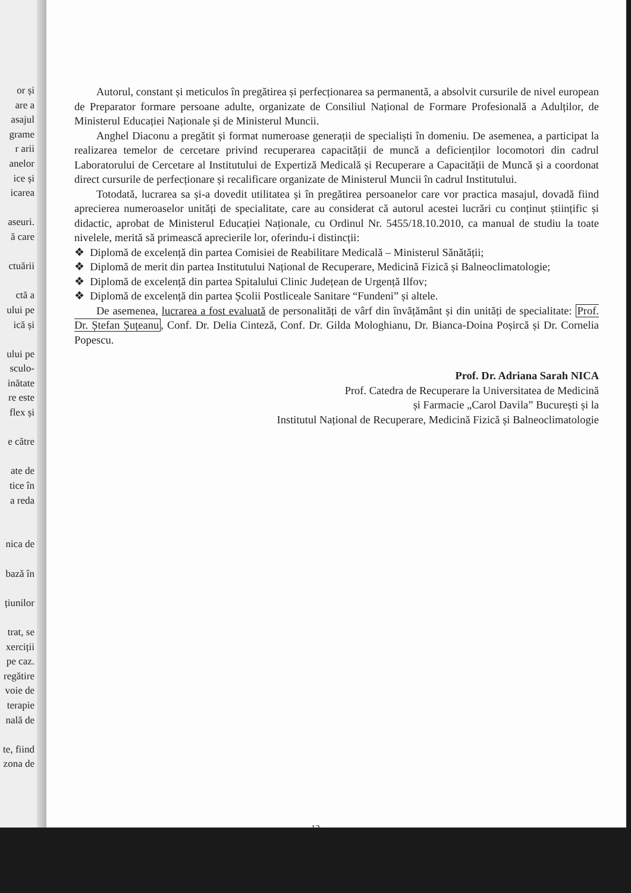or și
are a
asajul
grame
r arii
anelor
ice și
icarea
aseuri.
ă care
ctuării
ctă a
ului pe
ică și
ului pe
sculo-
inătate
re este
flex și
e către
ate de
tice în
a reda
nica de
bază în
țiunilor
trat, se
xerciții
pe caz.
regătire
voie de
terapie
nală de
te, fiind
zona de
Autorul, constant și meticulos în pregătirea și perfecționarea sa permanentă, a absolvit cursurile de nivel european de Preparator formare persoane adulte, organizate de Consiliul Național de Formare Profesională a Adulților, de Ministerul Educației Naționale și de Ministerul Muncii.
Anghel Diaconu a pregătit și format numeroase generații de specialiști în domeniu. De asemenea, a participat la realizarea temelor de cercetare privind recuperarea capacității de muncă a deficienților locomotori din cadrul Laboratorului de Cercetare al Institutului de Expertiză Medicală și Recuperare a Capacității de Muncă și a coordonat direct cursurile de perfecționare și recalificare organizate de Ministerul Muncii în cadrul Institutului.
Totodată, lucrarea sa și-a dovedit utilitatea și în pregătirea persoanelor care vor practica masajul, dovadă fiind aprecierea numeroaselor unități de specialitate, care au considerat că autorul acestei lucrări cu conținut științific și didactic, aprobat de Ministerul Educației Naționale, cu Ordinul Nr. 5455/18.10.2010, ca manual de studiu la toate nivelele, merită să primească aprecierile lor, oferindu-i distincții:
❖ Diplomă de excelență din partea Comisiei de Reabilitare Medicală – Ministerul Sănătății;
❖ Diplomă de merit din partea Institutului Național de Recuperare, Medicină Fizică și Balneoclimatologie;
❖ Diplomă de excelență din partea Spitalului Clinic Județean de Urgență Ilfov;
❖ Diplomă de excelență din partea Școlii Postliceale Sanitare “Fundeni” și altele.
De asemenea, lucrarea a fost evaluată de personalități de vârf din învățământ și din unități de specialitate: Prof. Dr. Ștefan Șuțeanu, Conf. Dr. Delia Cinteză, Conf. Dr. Gilda Mologhianu, Dr. Bianca-Doina Poșircă și Dr. Cornelia Popescu.
Prof. Dr. Adriana Sarah NICA
Prof. Catedra de Recuperare la Universitatea de Medicină
și Farmacie „Carol Davila” București și la
Institutul Național de Recuperare, Medicină Fizică și Balneoclimatologie
13